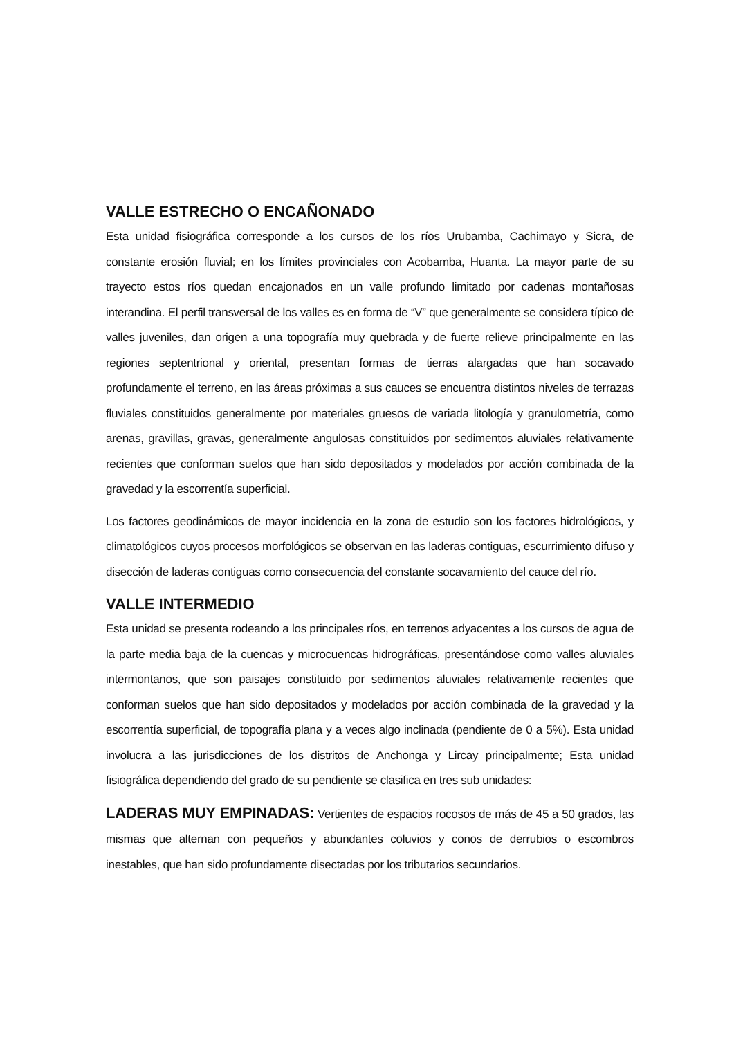VALLE ESTRECHO O ENCAÑONADO
Esta unidad fisiográfica corresponde a los cursos de los ríos Urubamba, Cachimayo y Sicra, de constante erosión fluvial; en los límites provinciales con Acobamba, Huanta. La mayor parte de su trayecto estos ríos quedan encajonados en un valle profundo limitado por cadenas montañosas interandina. El perfil transversal de los valles es en forma de “V” que generalmente se considera típico de valles juveniles, dan origen a una topografía muy quebrada y de fuerte relieve principalmente en las regiones septentrional y oriental, presentan formas de tierras alargadas que han socavado profundamente el terreno, en las áreas próximas a sus cauces se encuentra distintos niveles de terrazas fluviales constituidos generalmente por materiales gruesos de variada litología y granulometría, como arenas, gravillas, gravas, generalmente angulosas constituidos por sedimentos aluviales relativamente recientes que conforman suelos que han sido depositados y modelados por acción combinada de la gravedad y la escorrentía superficial.
Los factores geodinámicos de mayor incidencia en la zona de estudio son los factores hidrológicos, y climatológicos cuyos procesos morfológicos se observan en las laderas contiguas, escurrimiento difuso y disección de laderas contiguas como consecuencia del constante socavamiento del cauce del río.
VALLE INTERMEDIO
Esta unidad se presenta rodeando a los principales ríos, en terrenos adyacentes a los cursos de agua de la parte media baja de la cuencas y microcuencas hidrográficas, presentándose como valles aluviales intermontanos, que son paisajes constituido por sedimentos aluviales relativamente recientes que conforman suelos que han sido depositados y modelados por acción combinada de la gravedad y la escorrentía superficial, de topografía plana y a veces algo inclinada (pendiente de 0 a 5%). Esta unidad involucra a las jurisdicciones de los distritos de Anchonga y Lircay principalmente; Esta unidad fisiográfica dependiendo del grado de su pendiente se clasifica en tres sub unidades:
LADERAS MUY EMPINADAS: Vertientes de espacios rocosos de más de 45 a 50 grados, las mismas que alternan con pequeños y abundantes coluvios y conos de derrubios o escombros inestables, que han sido profundamente disectadas por los tributarios secundarios.